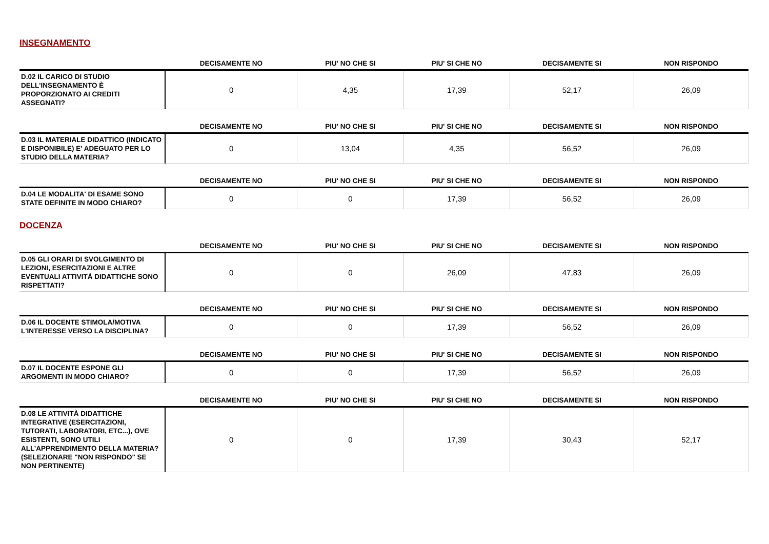INSEGNAMENTO
| | DECISAMENTE NO | PIU' NO CHE SI | PIU' SI CHE NO | DECISAMENTE SI | NON RISPONDO |
| --- | --- | --- | --- | --- | --- |
| D.02 IL CARICO DI STUDIO DELL'INSEGNAMENTO È PROPORZIONATO AI CREDITI ASSEGNATI? | 0 | 4,35 | 17,39 | 52,17 | 26,09 |
| | DECISAMENTE NO | PIU' NO CHE SI | PIU' SI CHE NO | DECISAMENTE SI | NON RISPONDO |
| --- | --- | --- | --- | --- | --- |
| D.03 IL MATERIALE DIDATTICO (INDICATO E DISPONIBILE) E' ADEGUATO PER LO STUDIO DELLA MATERIA? | 0 | 13,04 | 4,35 | 56,52 | 26,09 |
| | DECISAMENTE NO | PIU' NO CHE SI | PIU' SI CHE NO | DECISAMENTE SI | NON RISPONDO |
| --- | --- | --- | --- | --- | --- |
| D.04 LE MODALITA' DI ESAME SONO STATE DEFINITE IN MODO CHIARO? | 0 | 0 | 17,39 | 56,52 | 26,09 |
DOCENZA
| | DECISAMENTE NO | PIU' NO CHE SI | PIU' SI CHE NO | DECISAMENTE SI | NON RISPONDO |
| --- | --- | --- | --- | --- | --- |
| D.05 GLI ORARI DI SVOLGIMENTO DI LEZIONI, ESERCITAZIONI E ALTRE EVENTUALI ATTIVITÀ DIDATTICHE SONO RISPETTATI? | 0 | 0 | 26,09 | 47,83 | 26,09 |
| | DECISAMENTE NO | PIU' NO CHE SI | PIU' SI CHE NO | DECISAMENTE SI | NON RISPONDO |
| --- | --- | --- | --- | --- | --- |
| D.06 IL DOCENTE STIMOLA/MOTIVA L'INTERESSE VERSO LA DISCIPLINA? | 0 | 0 | 17,39 | 56,52 | 26,09 |
| | DECISAMENTE NO | PIU' NO CHE SI | PIU' SI CHE NO | DECISAMENTE SI | NON RISPONDO |
| --- | --- | --- | --- | --- | --- |
| D.07 IL DOCENTE ESPONE GLI ARGOMENTI IN MODO CHIARO? | 0 | 0 | 17,39 | 56,52 | 26,09 |
| | DECISAMENTE NO | PIU' NO CHE SI | PIU' SI CHE NO | DECISAMENTE SI | NON RISPONDO |
| --- | --- | --- | --- | --- | --- |
| D.08 LE ATTIVITÀ DIDATTICHE INTEGRATIVE (ESERCITAZIONI, TUTORATI, LABORATORI, ETC...), OVE ESISTENTI, SONO UTILI ALL’APPRENDIMENTO DELLA MATERIA? (SELEZIONARE "NON RISPONDO" SE NON PERTINENTE) | 0 | 0 | 17,39 | 30,43 | 52,17 |